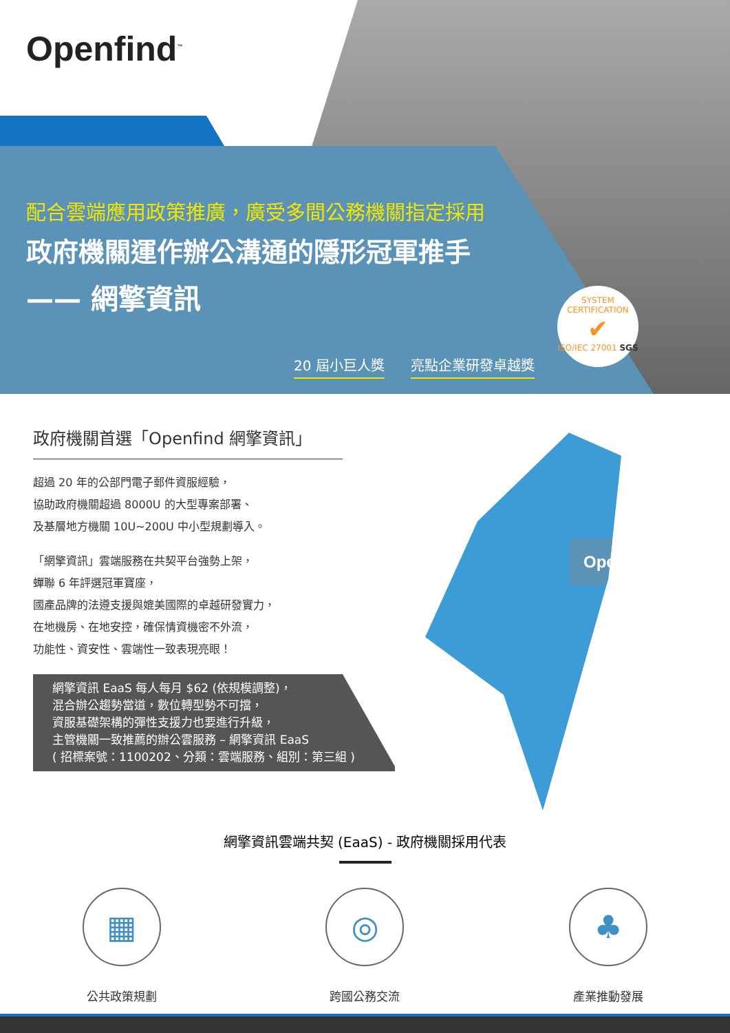Openfind<sup>™</sup>
配合雲端應用政策推廣，廣受多間公務機關指定採用
政府機關運作辦公溝通的隱形冠軍推手
—— 網擎資訊
20 屆小巨人獎 亮點企業研發卓越獎
SYSTEM CERTIFICATION
✔
ISO/IEC 27001 SGS
政府機關首選「Openfind 網擎資訊」
超過 20 年的公部門電子郵件資服經驗，
協助政府機關超過 8000U 的大型專案部署、
及基層地方機關 10U~200U 中小型規劃導入。
「網擎資訊」雲端服務在共契平台強勢上架，
蟬聯 6 年評選冠軍寶座，
國產品牌的法遵支援與媲美國際的卓越研發實力，
在地機房、在地安控，確保情資機密不外流，
功能性、資安性、雲端性一致表現亮眼！
網擎資訊 EaaS 每人每月 $62 (依規模調整)，
混合辦公趨勢當道，數位轉型勢不可擋，
資服基礎架構的彈性支援力也要進行升級，
主管機關一致推薦的辦公雲服務 – 網擎資訊 EaaS
( 招標案號：1100202、分類：雲端服務、組別：第三組 )
Openfind
網擎資訊雲端共契 (EaaS) - 政府機關採用代表
▦
公共政策規劃
◎
跨國公務交流
♣
產業推動發展